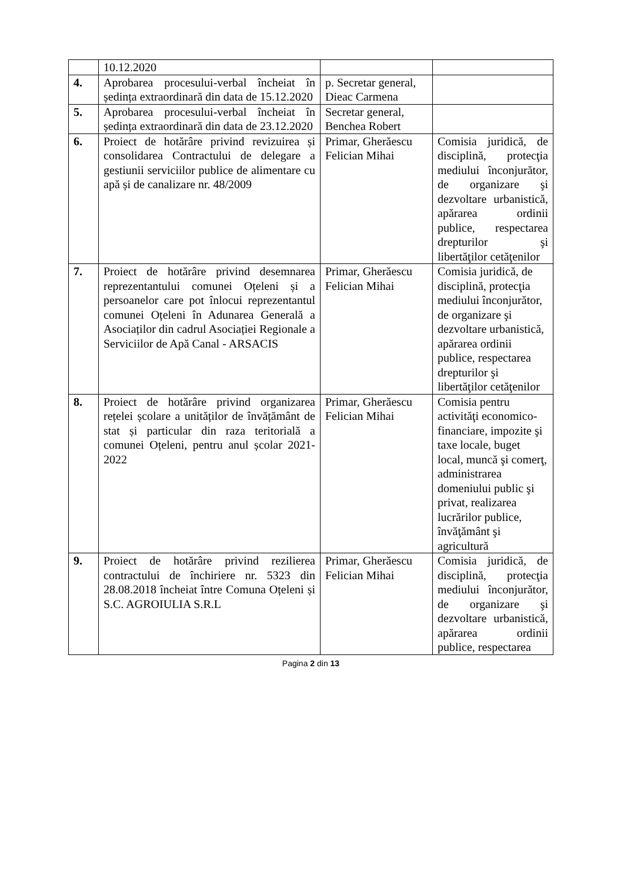| | 10.12.2020 | | |
| 4. | Aprobarea procesului-verbal încheiat în ședința extraordinară din data de 15.12.2020 | p. Secretar general, Dieac Carmena | |
| 5. | Aprobarea procesului-verbal încheiat în ședința extraordinară din data de 23.12.2020 | Secretar general, Benchea Robert | |
| 6. | Proiect de hotărâre privind revizuirea și consolidarea Contractului de delegare a gestiunii serviciilor publice de alimentare cu apă și de canalizare nr. 48/2009 | Primar, Gherăescu Felician Mihai | Comisia juridică, de disciplină, protecţia mediului înconjurător, de organizare şi dezvoltare urbanistică, apărarea ordinii publice, respectarea drepturilor şi libertăţilor cetăţenilor |
| 7. | Proiect de hotărâre privind desemnarea reprezentantului comunei Oțeleni și a persoanelor care pot înlocui reprezentantul comunei Oțeleni în Adunarea Generală a Asociaților din cadrul Asociației Regionale a Serviciilor de Apă Canal - ARSACIS | Primar, Gherăescu Felician Mihai | Comisia juridică, de disciplină, protecţia mediului înconjurător, de organizare şi dezvoltare urbanistică, apărarea ordinii publice, respectarea drepturilor şi libertăţilor cetăţenilor |
| 8. | Proiect de hotărâre privind organizarea rețelei școlare a unităților de învățământ de stat și particular din raza teritorială a comunei Oțeleni, pentru anul școlar 2021-2022 | Primar, Gherăescu Felician Mihai | Comisia pentru activităţi economico-financiare, impozite şi taxe locale, buget local, muncă şi comerţ, administrarea domeniului public şi privat, realizarea lucrărilor publice, învăţământ şi agricultură |
| 9. | Proiect de hotărâre privind rezilierea contractului de închiriere nr. 5323 din 28.08.2018 încheiat între Comuna Oțeleni și S.C. AGROIULIA S.R.L | Primar, Gherăescu Felician Mihai | Comisia juridică, de disciplină, protecţia mediului înconjurător, de organizare şi dezvoltare urbanistică, apărarea ordinii publice, respectarea |
Pagina 2 din 13